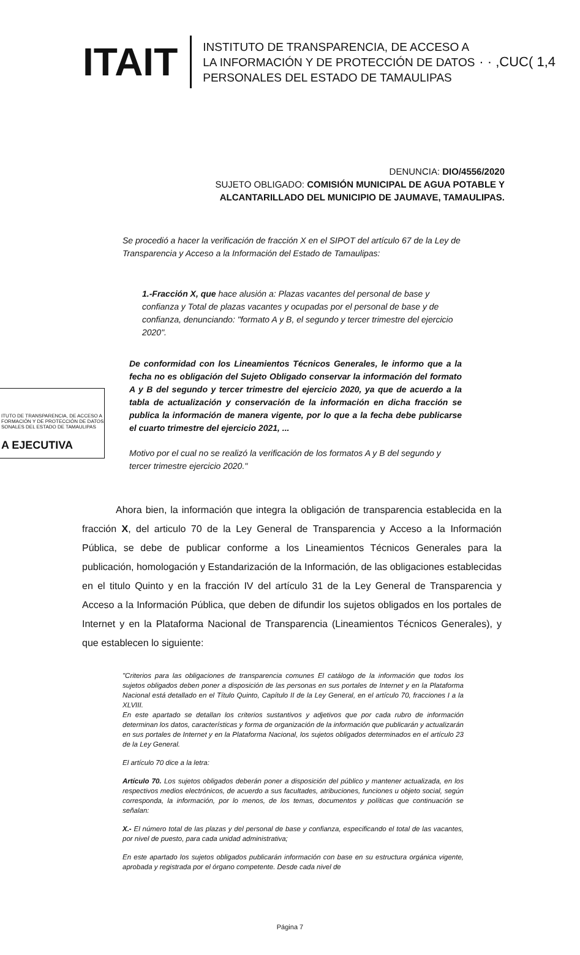· · ,CUC( 1,4
ITAIT
INSTITUTO DE TRANSPARENCIA, DE ACCESO A
LA INFORMACIÓN Y DE PROTECCIÓN DE DATOS
PERSONALES DEL ESTADO DE TAMAULIPAS
DENUNCIA: DIO/4556/2020
SUJETO OBLIGADO: COMISIÓN MUNICIPAL DE AGUA POTABLE Y
ALCANTARILLADO DEL MUNICIPIO DE JAUMAVE, TAMAULIPAS.
Se procedió a hacer la verificación de fracción X en el SIPOT del artículo 67 de la Ley de Transparencia y Acceso a la Información del Estado de Tamaulipas:
1.-Fracción X, que hace alusión a: Plazas vacantes del personal de base y confianza y Total de plazas vacantes y ocupadas por el personal de base y de confianza, denunciando: "formato A y B, el segundo y tercer trimestre del ejercicio 2020".
De conformidad con los Lineamientos Técnicos Generales, le informo que a la fecha no es obligación del Sujeto Obligado conservar la información del formato A y B del segundo y tercer trimestre del ejercicio 2020, ya que de acuerdo a la tabla de actualización y conservación de la información en dicha fracción se publica la información de manera vigente, por lo que a la fecha debe publicarse el cuarto trimestre del ejercicio 2021, ...
Motivo por el cual no se realizó la verificación de los formatos A y B del segundo y tercer trimestre ejercicio 2020."
ITUTO DE TRANSPARENCIA, DE ACCESO A
FORMACIÓN Y DE PROTECCIÓN DE DATOS
SONALES DEL ESTADO DE TAMAULIPAS
A EJECUTIVA
Ahora bien, la información que integra la obligación de transparencia establecida en la fracción X, del articulo 70 de la Ley General de Transparencia y Acceso a la Información Pública, se debe de publicar conforme a los Lineamientos Técnicos Generales para la publicación, homologación y Estandarización de la Información, de las obligaciones establecidas en el titulo Quinto y en la fracción IV del artículo 31 de la Ley General de Transparencia y Acceso a la Información Pública, que deben de difundir los sujetos obligados en los portales de Internet y en la Plataforma Nacional de Transparencia (Lineamientos Técnicos Generales), y que establecen lo siguiente:
"Criterios para las obligaciones de transparencia comunes El catálogo de la información que todos los sujetos obligados deben poner a disposición de las personas en sus portales de Internet y en la Plataforma Nacional está detallado en el Título Quinto, Capítulo II de la Ley General, en el artículo 70, fracciones I a la XLVIII.
En este apartado se detallan los criterios sustantivos y adjetivos que por cada rubro de información determinan los datos, características y forma de organización de la información que publicarán y actualizarán en sus portales de Internet y en la Plataforma Nacional, los sujetos obligados determinados en el artículo 23 de la Ley General.
El artículo 70 dice a la letra:
Artículo 70. Los sujetos obligados deberán poner a disposición del público y mantener actualizada, en los respectivos medios electrónicos, de acuerdo a sus facultades, atribuciones, funciones u objeto social, según corresponda, la información, por lo menos, de los temas, documentos y políticas que continuación se señalan:
X.- El número total de las plazas y del personal de base y confianza, especificando el total de las vacantes, por nivel de puesto, para cada unidad administrativa;
En este apartado los sujetos obligados publicarán información con base en su estructura orgánica vigente, aprobada y registrada por el órgano competente. Desde cada nivel de
Página 7